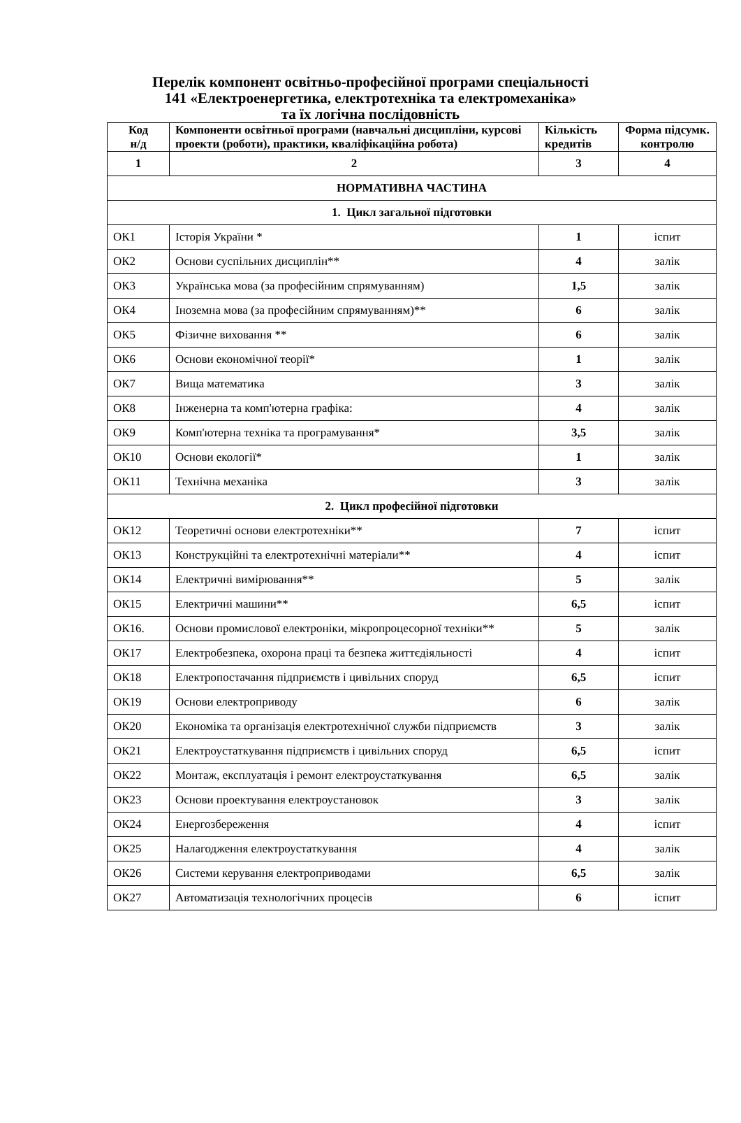Перелік компонент освітньо-професійної програми спеціальності
141 «Електроенергетика, електротехніка та електромеханіка»
та їх логічна послідовність
| Код н/д | Компоненти освітньої програми (навчальні дисципліни, курсові проекти (роботи), практики, кваліфікаційна робота) | Кількість кредитів | Форма підсумк. контролю |
| --- | --- | --- | --- |
| 1 | 2 | 3 | 4 |
| НОРМАТИВНА ЧАСТИНА | | | |
| 1. Цикл загальної підготовки | | | |
| ОК1 | Історія України * | 1 | іспит |
| ОК2 | Основи суспільних дисциплін** | 4 | залік |
| ОК3 | Українська мова (за професійним спрямуванням) | 1,5 | залік |
| ОК4 | Іноземна мова (за професійним спрямуванням)** | 6 | залік |
| ОК5 | Фізичне виховання ** | 6 | залік |
| ОК6 | Основи економічної теорії* | 1 | залік |
| ОК7 | Вища математика | 3 | залік |
| ОК8 | Інженерна та комп'ютерна графіка: | 4 | залік |
| ОК9 | Комп'ютерна техніка та програмування* | 3,5 | залік |
| ОК10 | Основи екології* | 1 | залік |
| ОК11 | Технічна механіка | 3 | залік |
| 2. Цикл професійної підготовки | | | |
| ОК12 | Теоретичні основи електротехніки** | 7 | іспит |
| ОК13 | Конструкційні та електротехнічні матеріали** | 4 | іспит |
| ОК14 | Електричні вимірювання** | 5 | залік |
| ОК15 | Електричні машини** | 6,5 | іспит |
| ОК16. | Основи промислової електроніки, мікропроцесорної техніки** | 5 | залік |
| ОК17 | Електробезпека, охорона праці та безпека життєдіяльності | 4 | іспит |
| ОК18 | Електропостачання підприємств і цивільних споруд | 6,5 | іспит |
| ОК19 | Основи електроприводу | 6 | залік |
| ОК20 | Економіка та організація електротехнічної служби підприємств | 3 | залік |
| ОК21 | Електроустаткування підприємств і цивільних споруд | 6,5 | іспит |
| ОК22 | Монтаж, експлуатація і ремонт електроустаткування | 6,5 | залік |
| ОК23 | Основи проектування електроустановок | 3 | залік |
| ОК24 | Енергозбереження | 4 | іспит |
| ОК25 | Налагодження електроустаткування | 4 | залік |
| ОК26 | Системи керування електроприводами | 6,5 | залік |
| ОК27 | Автоматизація технологічних процесів | 6 | іспит |